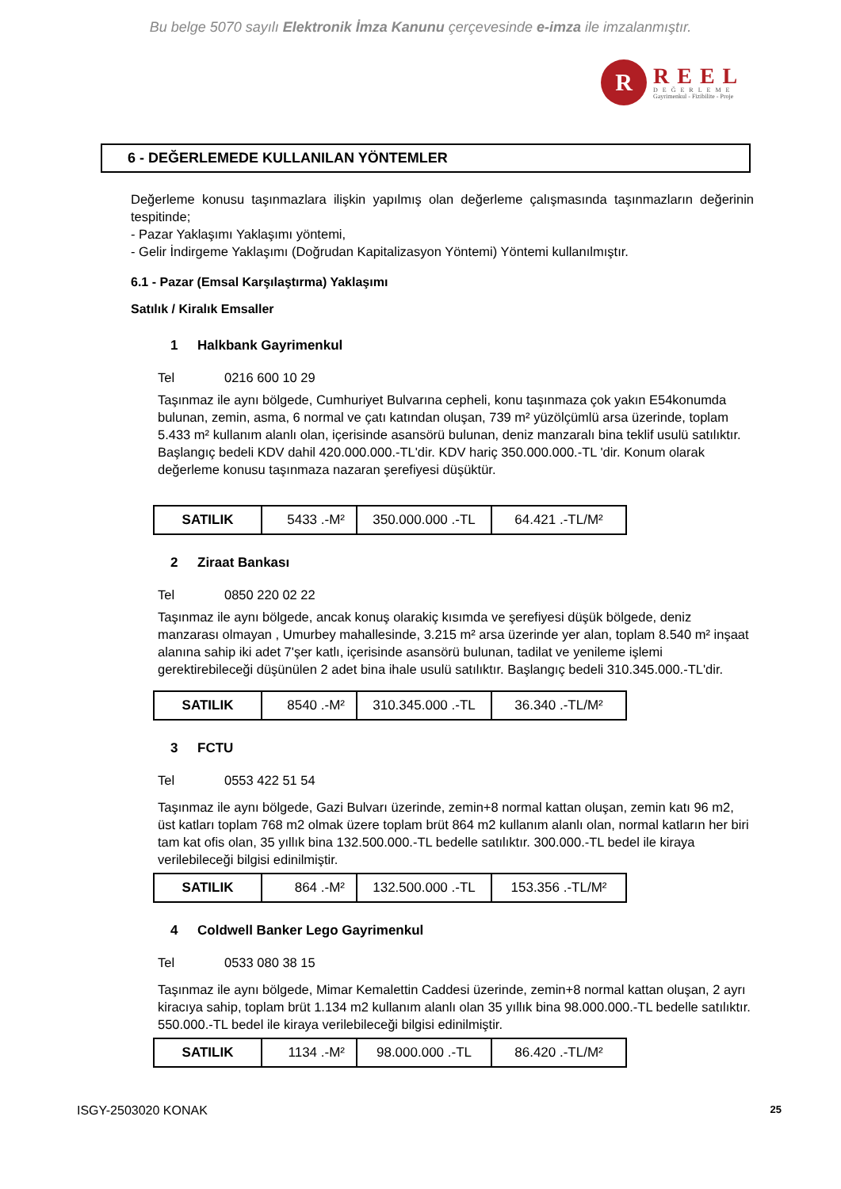Bu belge 5070 sayılı Elektronik İmza Kanunu çerçevesinde e-imza ile imzalanmıştır.
R
REEL
DEĞERLEME
Gayrimenkul - Fizibilite - Proje
6 - DEĞERLEMEDE KULLANILAN YÖNTEMLER
Değerleme konusu taşınmazlara ilişkin yapılmış olan değerleme çalışmasında taşınmazların değerinin tespitinde;
- Pazar Yaklaşımı Yaklaşımı yöntemi,
- Gelir İndirgeme Yaklaşımı (Doğrudan Kapitalizasyon Yöntemi) Yöntemi kullanılmıştır.
6.1 - Pazar (Emsal Karşılaştırma) Yaklaşımı
Satılık / Kiralık Emsaller
1 Halkbank Gayrimenkul
Tel 0216 600 10 29
Taşınmaz ile aynı bölgede, Cumhuriyet Bulvarına cepheli, konu taşınmaza çok yakın E54konumda bulunan, zemin, asma, 6 normal ve çatı katından oluşan, 739 m² yüzölçümlü arsa üzerinde, toplam 5.433 m² kullanım alanlı olan, içerisinde asansörü bulunan, deniz manzaralı bina teklif usulü satılıktır. Başlangıç bedeli KDV dahil 420.000.000.-TL'dir. KDV hariç 350.000.000.-TL 'dir. Konum olarak değerleme konusu taşınmaza nazaran şerefiyesi düşüktür.
| SATILIK | 5433 .-M² | 350.000.000 .-TL | 64.421 .-TL/M² |
2 Ziraat Bankası
Tel 0850 220 02 22
Taşınmaz ile aynı bölgede, ancak konuş olarakiç kısımda ve şerefiyesi düşük bölgede, deniz manzarası olmayan , Umurbey mahallesinde, 3.215 m² arsa üzerinde yer alan, toplam 8.540 m² inşaat alanına sahip iki adet 7'şer katlı, içerisinde asansörü bulunan, tadilat ve yenileme işlemi gerektirebileceği düşünülen 2 adet bina ihale usulü satılıktır. Başlangıç bedeli 310.345.000.-TL'dir.
| SATILIK | 8540 .-M² | 310.345.000 .-TL | 36.340 .-TL/M² |
3 FCTU
Tel 0553 422 51 54
Taşınmaz ile aynı bölgede, Gazi Bulvarı üzerinde, zemin+8 normal kattan oluşan, zemin katı 96 m2, üst katları toplam 768 m2 olmak üzere toplam brüt 864 m2 kullanım alanlı olan, normal katların her biri tam kat ofis olan, 35 yıllık bina 132.500.000.-TL bedelle satılıktır. 300.000.-TL bedel ile kiraya verilebileceği bilgisi edinilmiştir.
| SATILIK | 864 .-M² | 132.500.000 .-TL | 153.356 .-TL/M² |
4 Coldwell Banker Lego Gayrimenkul
Tel 0533 080 38 15
Taşınmaz ile aynı bölgede, Mimar Kemalettin Caddesi üzerinde, zemin+8 normal kattan oluşan, 2 ayrı kiracıya sahip, toplam brüt 1.134 m2 kullanım alanlı olan 35 yıllık bina 98.000.000.-TL bedelle satılıktır. 550.000.-TL bedel ile kiraya verilebileceği bilgisi edinilmiştir.
| SATILIK | 1134 .-M² | 98.000.000 .-TL | 86.420 .-TL/M² |
ISGY-2503020 KONAK 25